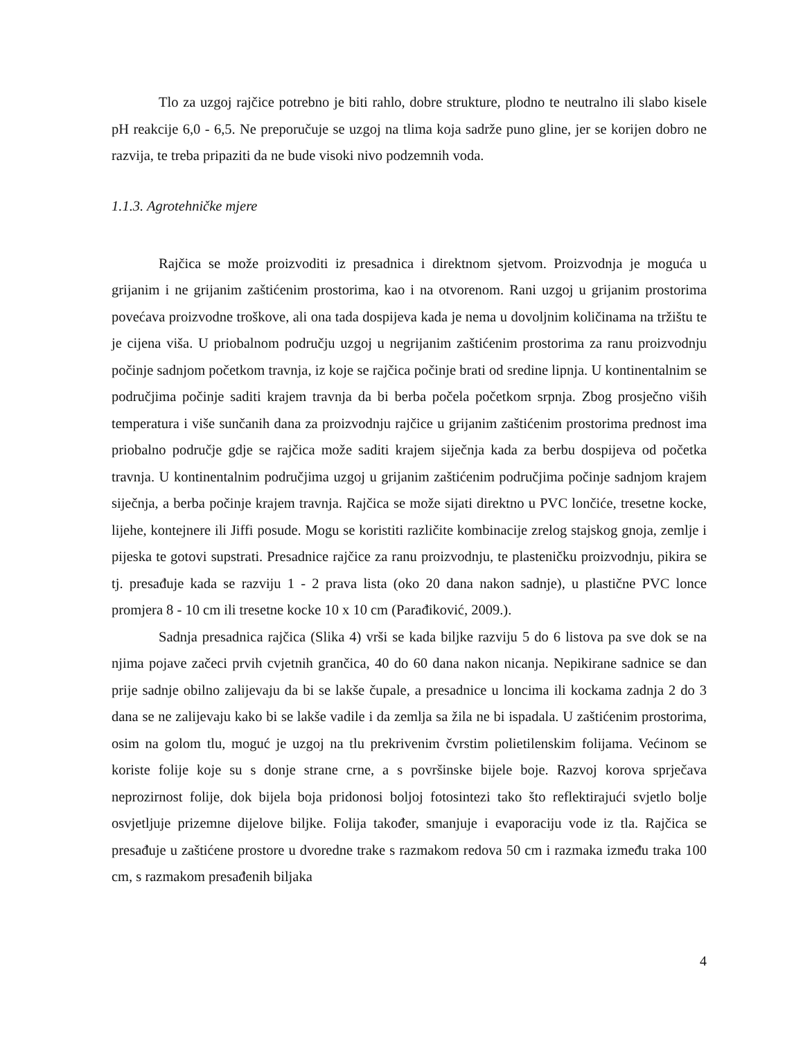Tlo za uzgoj rajčice potrebno je biti rahlo, dobre strukture, plodno te neutralno ili slabo kisele pH reakcije 6,0 - 6,5. Ne preporučuje se uzgoj na tlima koja sadrže puno gline, jer se korijen dobro ne razvija, te treba pripaziti da ne bude visoki nivo podzemnih voda.
1.1.3. Agrotehničke mjere
Rajčica se može proizvoditi iz presadnica i direktnom sjetvom. Proizvodnja je moguća u grijanim i ne grijanim zaštićenim prostorima, kao i na otvorenom. Rani uzgoj u grijanim prostorima povećava proizvodne troškove, ali ona tada dospijeva kada je nema u dovoljnim količinama na tržištu te je cijena viša. U priobalnom području uzgoj u negrijanim zaštićenim prostorima za ranu proizvodnju počinje sadnjom početkom travnja, iz koje se rajčica počinje brati od sredine lipnja. U kontinentalnim se područjima počinje saditi krajem travnja da bi berba počela početkom srpnja. Zbog prosječno viših temperatura i više sunčanih dana za proizvodnju rajčice u grijanim zaštićenim prostorima prednost ima priobalno područje gdje se rajčica može saditi krajem siječnja kada za berbu dospijeva od početka travnja. U kontinentalnim područjima uzgoj u grijanim zaštićenim područjima počinje sadnjom krajem siječnja, a berba počinje krajem travnja. Rajčica se može sijati direktno u PVC lončiće, tresetne kocke, lijehe, kontejnere ili Jiffi posude. Mogu se koristiti različite kombinacije zrelog stajskog gnoja, zemlje i pijeska te gotovi supstrati. Presadnice rajčice za ranu proizvodnju, te plasteničku proizvodnju, pikira se tj. presađuje kada se razviju 1 - 2 prava lista (oko 20 dana nakon sadnje), u plastične PVC lonce promjera 8 - 10 cm ili tresetne kocke 10 x 10 cm (Parađiković, 2009.).
Sadnja presadnica rajčica (Slika 4) vrši se kada biljke razviju 5 do 6 listova pa sve dok se na njima pojave začeci prvih cvjetnih grančica, 40 do 60 dana nakon nicanja. Nepikirane sadnice se dan prije sadnje obilno zalijevaju da bi se lakše čupale, a presadnice u loncima ili kockama zadnja 2 do 3 dana se ne zalijevaju kako bi se lakše vadile i da zemlja sa žila ne bi ispadala. U zaštićenim prostorima, osim na golom tlu, moguć je uzgoj na tlu prekrivenim čvrstim polietilenskim folijama. Većinom se koriste folije koje su s donje strane crne, a s površinske bijele boje. Razvoj korova sprječava neprozirnost folije, dok bijela boja pridonosi boljoj fotosintezi tako što reflektirajući svjetlo bolje osvjetljuje prizemne dijelove biljke. Folija također, smanjuje i evaporaciju vode iz tla. Rajčica se presađuje u zaštićene prostore u dvoredne trake s razmakom redova 50 cm i razmaka između traka 100 cm, s razmakom presađenih biljaka
4